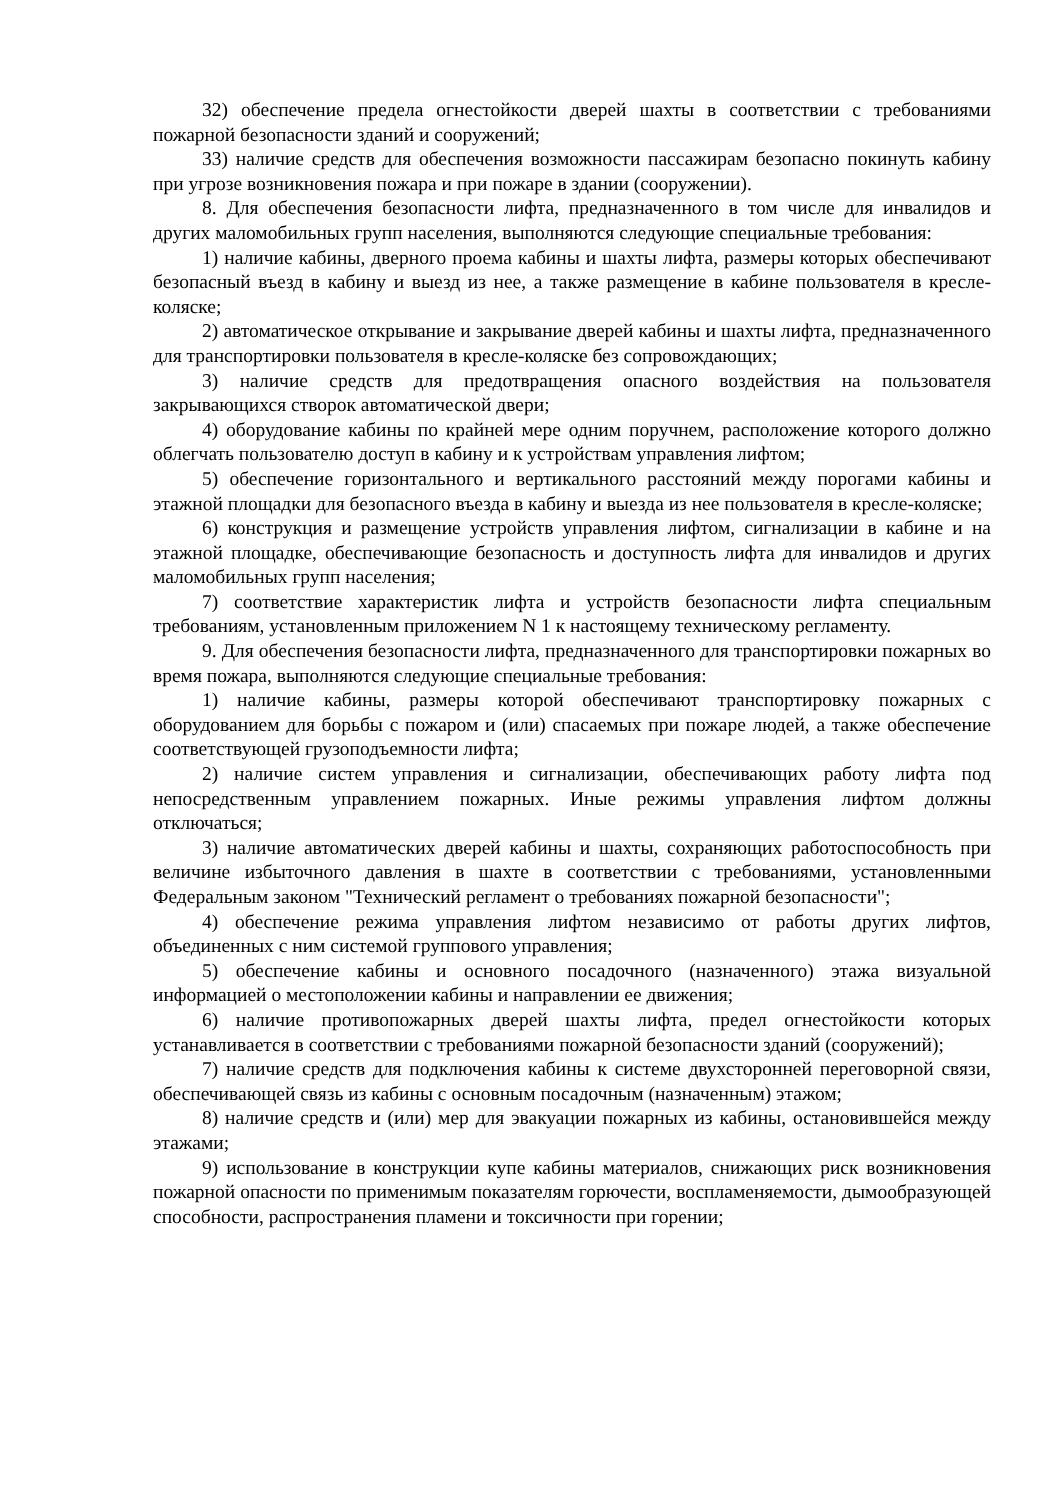32) обеспечение предела огнестойкости дверей шахты в соответствии с требованиями пожарной безопасности зданий и сооружений;
33) наличие средств для обеспечения возможности пассажирам безопасно покинуть кабину при угрозе возникновения пожара и при пожаре в здании (сооружении).
8. Для обеспечения безопасности лифта, предназначенного в том числе для инвалидов и других маломобильных групп населения, выполняются следующие специальные требования:
1) наличие кабины, дверного проема кабины и шахты лифта, размеры которых обеспечивают безопасный въезд в кабину и выезд из нее, а также размещение в кабине пользователя в кресле-коляске;
2) автоматическое открывание и закрывание дверей кабины и шахты лифта, предназначенного для транспортировки пользователя в кресле-коляске без сопровождающих;
3) наличие средств для предотвращения опасного воздействия на пользователя закрывающихся створок автоматической двери;
4) оборудование кабины по крайней мере одним поручнем, расположение которого должно облегчать пользователю доступ в кабину и к устройствам управления лифтом;
5) обеспечение горизонтального и вертикального расстояний между порогами кабины и этажной площадки для безопасного въезда в кабину и выезда из нее пользователя в кресле-коляске;
6) конструкция и размещение устройств управления лифтом, сигнализации в кабине и на этажной площадке, обеспечивающие безопасность и доступность лифта для инвалидов и других маломобильных групп населения;
7) соответствие характеристик лифта и устройств безопасности лифта специальным требованиям, установленным приложением N 1 к настоящему техническому регламенту.
9. Для обеспечения безопасности лифта, предназначенного для транспортировки пожарных во время пожара, выполняются следующие специальные требования:
1) наличие кабины, размеры которой обеспечивают транспортировку пожарных с оборудованием для борьбы с пожаром и (или) спасаемых при пожаре людей, а также обеспечение соответствующей грузоподъемности лифта;
2) наличие систем управления и сигнализации, обеспечивающих работу лифта под непосредственным управлением пожарных. Иные режимы управления лифтом должны отключаться;
3) наличие автоматических дверей кабины и шахты, сохраняющих работоспособность при величине избыточного давления в шахте в соответствии с требованиями, установленными Федеральным законом "Технический регламент о требованиях пожарной безопасности";
4) обеспечение режима управления лифтом независимо от работы других лифтов, объединенных с ним системой группового управления;
5) обеспечение кабины и основного посадочного (назначенного) этажа визуальной информацией о местоположении кабины и направлении ее движения;
6) наличие противопожарных дверей шахты лифта, предел огнестойкости которых устанавливается в соответствии с требованиями пожарной безопасности зданий (сооружений);
7) наличие средств для подключения кабины к системе двухсторонней переговорной связи, обеспечивающей связь из кабины с основным посадочным (назначенным) этажом;
8) наличие средств и (или) мер для эвакуации пожарных из кабины, остановившейся между этажами;
9) использование в конструкции купе кабины материалов, снижающих риск возникновения пожарной опасности по применимым показателям горючести, воспламеняемости, дымообразующей способности, распространения пламени и токсичности при горении;